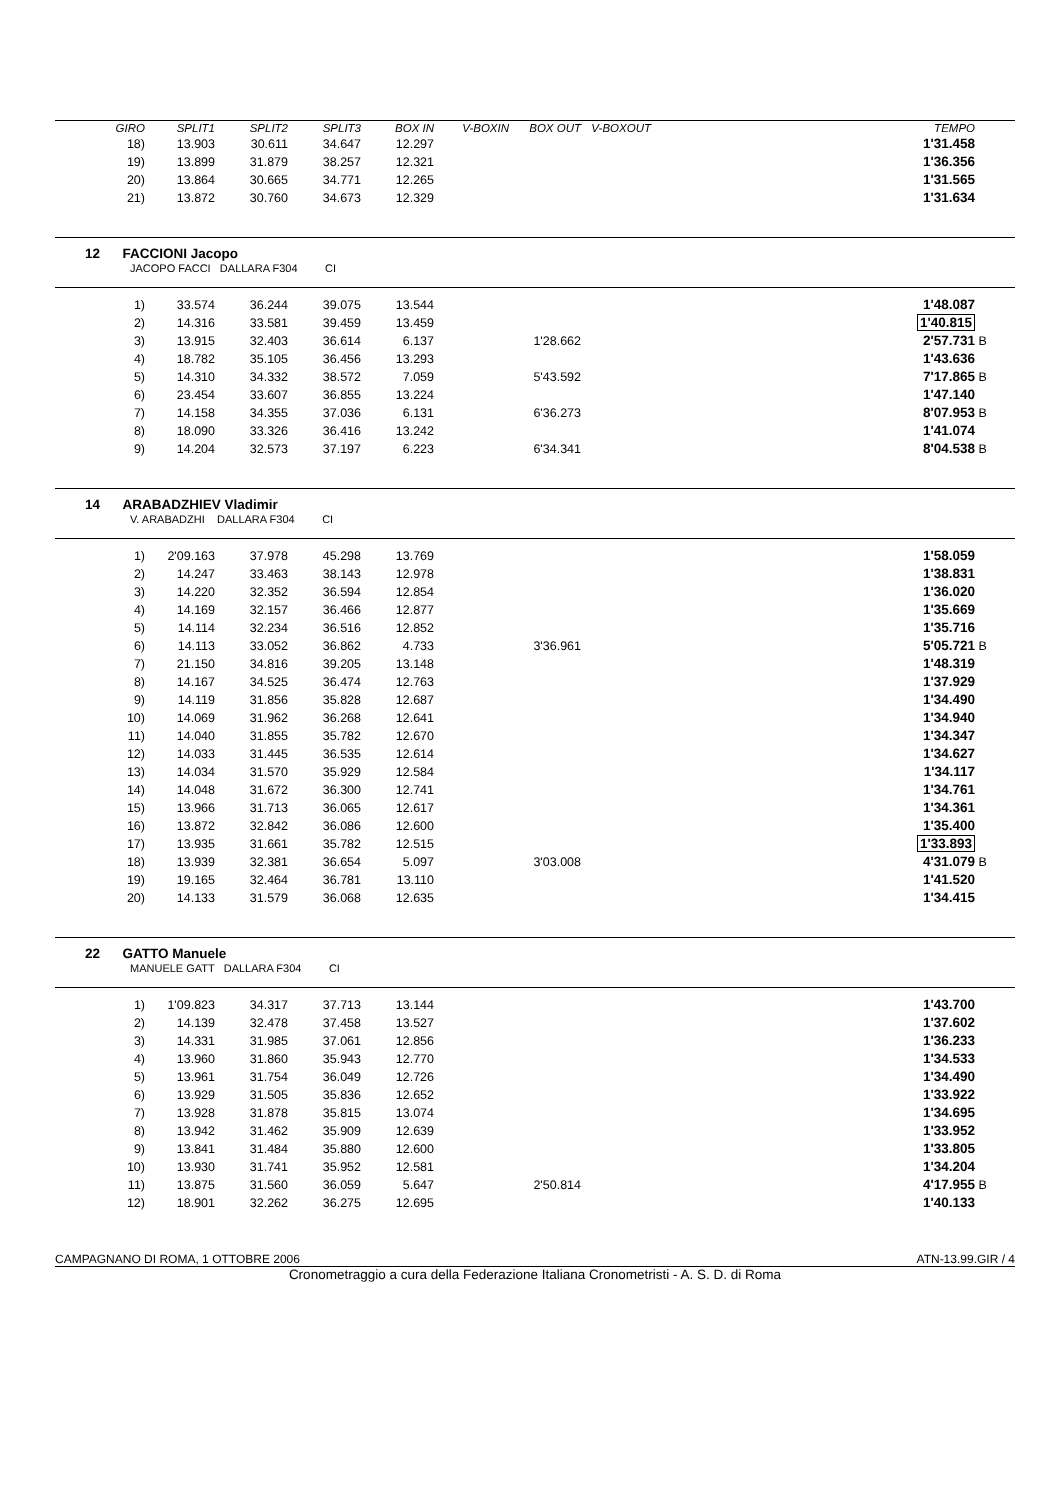| GIRO | SPLIT1 | SPLIT2 | SPLIT3 | BOX IN | V-BOXIN | BOX OUT | V-BOXOUT | | TEMPO | |
| --- | --- | --- | --- | --- | --- | --- | --- | --- | --- | --- |
| 18) | 13.903 | 30.611 | 34.647 | 12.297 | | | | | 1'31.458 | |
| 19) | 13.899 | 31.879 | 38.257 | 12.321 | | | | | 1'36.356 | |
| 20) | 13.864 | 30.665 | 34.771 | 12.265 | | | | | 1'31.565 | |
| 21) | 13.872 | 30.760 | 34.673 | 12.329 | | | | | 1'31.634 | |
12 FACCIONI Jacopo
JACOPO FACCI DALLARA F304 CI
| 1) | 33.574 | 36.244 | 39.075 | 13.544 | | | | | 1'48.087 | |
| 2) | 14.316 | 33.581 | 39.459 | 13.459 | | | | | 1'40.815 | |
| 3) | 13.915 | 32.403 | 36.614 | 6.137 | | 1'28.662 | | | 2'57.731 | B |
| 4) | 18.782 | 35.105 | 36.456 | 13.293 | | | | | 1'43.636 | |
| 5) | 14.310 | 34.332 | 38.572 | 7.059 | | 5'43.592 | | | 7'17.865 | B |
| 6) | 23.454 | 33.607 | 36.855 | 13.224 | | | | | 1'47.140 | |
| 7) | 14.158 | 34.355 | 37.036 | 6.131 | | 6'36.273 | | | 8'07.953 | B |
| 8) | 18.090 | 33.326 | 36.416 | 13.242 | | | | | 1'41.074 | |
| 9) | 14.204 | 32.573 | 37.197 | 6.223 | | 6'34.341 | | | 8'04.538 | B |
14 ARABADZHIEV Vladimir
V. ARABADZHI DALLARA F304 CI
| 1) | 2'09.163 | 37.978 | 45.298 | 13.769 | | | | | 1'58.059 | |
| 2) | 14.247 | 33.463 | 38.143 | 12.978 | | | | | 1'38.831 | |
| 3) | 14.220 | 32.352 | 36.594 | 12.854 | | | | | 1'36.020 | |
| 4) | 14.169 | 32.157 | 36.466 | 12.877 | | | | | 1'35.669 | |
| 5) | 14.114 | 32.234 | 36.516 | 12.852 | | | | | 1'35.716 | |
| 6) | 14.113 | 33.052 | 36.862 | 4.733 | | 3'36.961 | | | 5'05.721 | B |
| 7) | 21.150 | 34.816 | 39.205 | 13.148 | | | | | 1'48.319 | |
| 8) | 14.167 | 34.525 | 36.474 | 12.763 | | | | | 1'37.929 | |
| 9) | 14.119 | 31.856 | 35.828 | 12.687 | | | | | 1'34.490 | |
| 10) | 14.069 | 31.962 | 36.268 | 12.641 | | | | | 1'34.940 | |
| 11) | 14.040 | 31.855 | 35.782 | 12.670 | | | | | 1'34.347 | |
| 12) | 14.033 | 31.445 | 36.535 | 12.614 | | | | | 1'34.627 | |
| 13) | 14.034 | 31.570 | 35.929 | 12.584 | | | | | 1'34.117 | |
| 14) | 14.048 | 31.672 | 36.300 | 12.741 | | | | | 1'34.761 | |
| 15) | 13.966 | 31.713 | 36.065 | 12.617 | | | | | 1'34.361 | |
| 16) | 13.872 | 32.842 | 36.086 | 12.600 | | | | | 1'35.400 | |
| 17) | 13.935 | 31.661 | 35.782 | 12.515 | | | | | 1'33.893 | |
| 18) | 13.939 | 32.381 | 36.654 | 5.097 | | 3'03.008 | | | 4'31.079 | B |
| 19) | 19.165 | 32.464 | 36.781 | 13.110 | | | | | 1'41.520 | |
| 20) | 14.133 | 31.579 | 36.068 | 12.635 | | | | | 1'34.415 | |
22 GATTO Manuele
MANUELE GATT DALLARA F304 CI
| 1) | 1'09.823 | 34.317 | 37.713 | 13.144 | | | | | 1'43.700 | |
| 2) | 14.139 | 32.478 | 37.458 | 13.527 | | | | | 1'37.602 | |
| 3) | 14.331 | 31.985 | 37.061 | 12.856 | | | | | 1'36.233 | |
| 4) | 13.960 | 31.860 | 35.943 | 12.770 | | | | | 1'34.533 | |
| 5) | 13.961 | 31.754 | 36.049 | 12.726 | | | | | 1'34.490 | |
| 6) | 13.929 | 31.505 | 35.836 | 12.652 | | | | | 1'33.922 | |
| 7) | 13.928 | 31.878 | 35.815 | 13.074 | | | | | 1'34.695 | |
| 8) | 13.942 | 31.462 | 35.909 | 12.639 | | | | | 1'33.952 | |
| 9) | 13.841 | 31.484 | 35.880 | 12.600 | | | | | 1'33.805 | |
| 10) | 13.930 | 31.741 | 35.952 | 12.581 | | | | | 1'34.204 | |
| 11) | 13.875 | 31.560 | 36.059 | 5.647 | | 2'50.814 | | | 4'17.955 | B |
| 12) | 18.901 | 32.262 | 36.275 | 12.695 | | | | | 1'40.133 | |
CAMPAGNANO DI ROMA, 1 OTTOBRE 2006 ATN-13.99.GIR / 4
Cronometraggio a cura della Federazione Italiana Cronometristi - A. S. D. di Roma